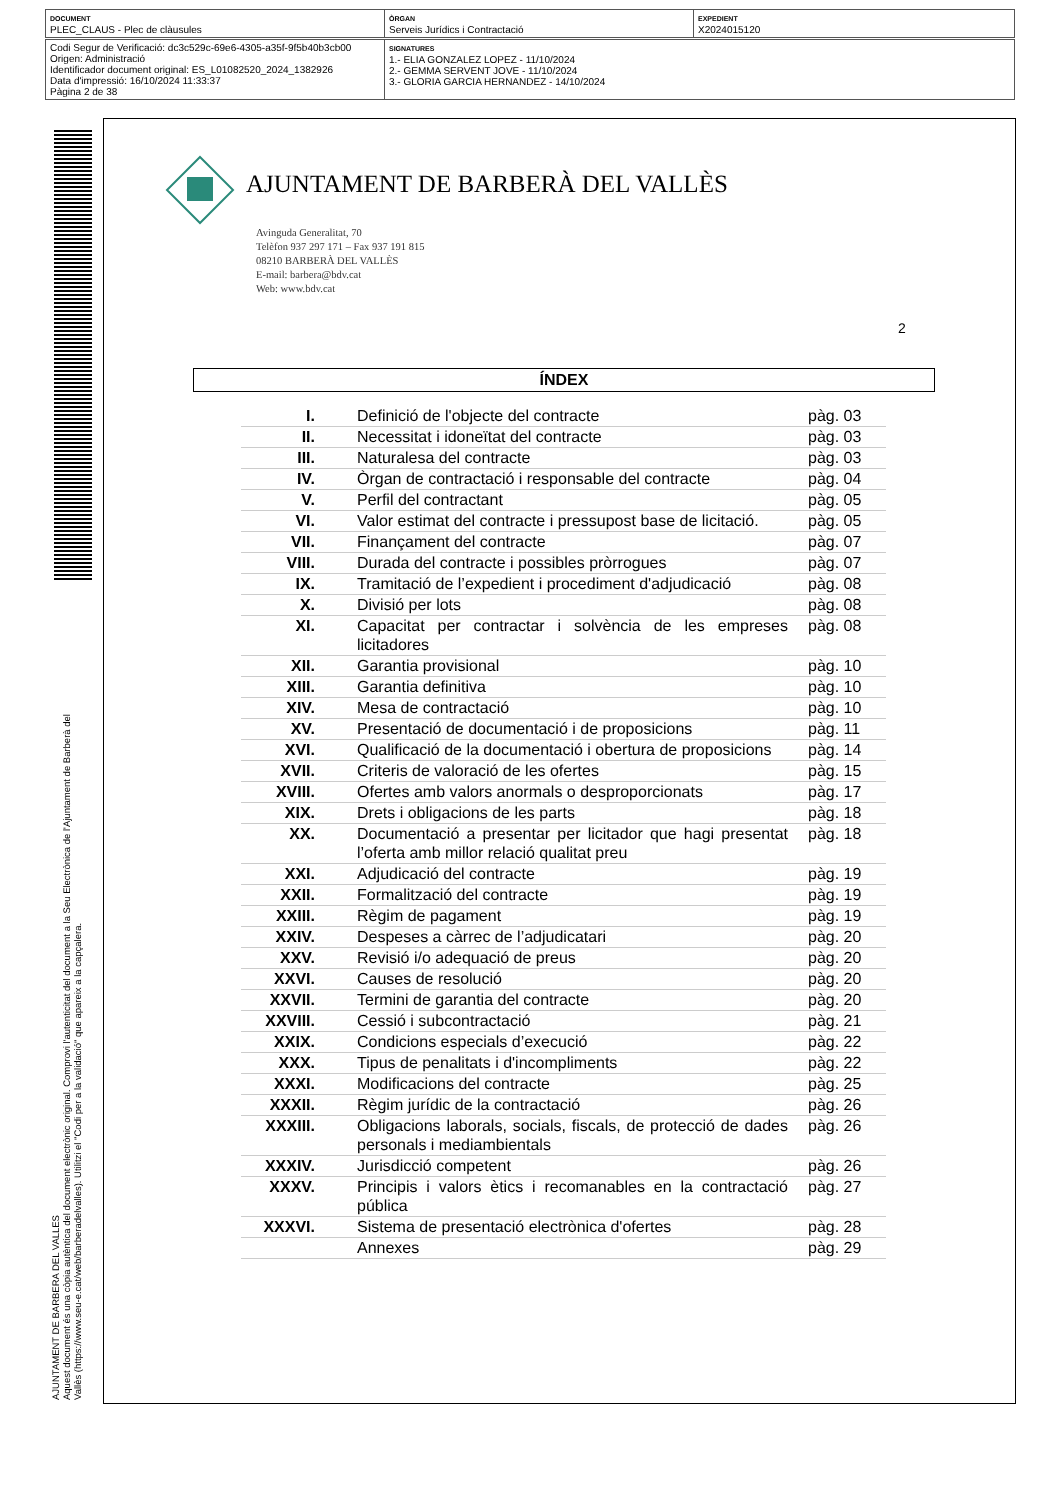| DOCUMENT PLEC_CLAUS - Plec de clàusules | ÒRGAN Serveis Jurídics i Contractació | EXPEDIENT X2024015120 |
| Codi Segur de Verificació: dc3c529c-69e6-4305-a35f-9f5b40b3cb00 Origen: Administració Identificador document original: ES_L01082520_2024_1382926 Data d'impressió: 16/10/2024 11:33:37 Pàgina 2 de 38 | SIGNATURES 1.- ELIA GONZALEZ LOPEZ - 11/10/2024 2.- GEMMA SERVENT JOVE - 11/10/2024 3.- GLORIA GARCIA HERNANDEZ - 14/10/2024 |
AJUNTAMENT DE BARBERA DEL VALLES
Aquest document és una còpia autèntica del document electrònic original. Comprovi l'autenticitat del document a la Seu Electrònica de l'Ajuntament de Barberà del Vallès (https://www.seu-e.cat/web/barberadelvalles). Utilitzi el "Codi per a la validació" que apareix a la capçalera.
AJUNTAMENT DE BARBERÀ DEL VALLÈS
Avinguda Generalitat, 70
Telèfon 937 297 171 – Fax 937 191 815
08210 BARBERÀ DEL VALLÈS
E-mail: barbera@bdv.cat
Web: www.bdv.cat
2
ÍNDEX
| I. | Definició de l'objecte del contracte | pàg. 03 |
| II. | Necessitat i idoneïtat del contracte | pàg. 03 |
| III. | Naturalesa del contracte | pàg. 03 |
| IV. | Òrgan de contractació i responsable del contracte | pàg. 04 |
| V. | Perfil del contractant | pàg. 05 |
| VI. | Valor estimat del contracte i pressupost base de licitació. | pàg. 05 |
| VII. | Finançament del contracte | pàg. 07 |
| VIII. | Durada del contracte i possibles pròrrogues | pàg. 07 |
| IX. | Tramitació de l’expedient i procediment d'adjudicació | pàg. 08 |
| X. | Divisió per lots | pàg. 08 |
| XI. | Capacitat per contractar i solvència de les empreses licitadores | pàg. 08 |
| XII. | Garantia provisional | pàg. 10 |
| XIII. | Garantia definitiva | pàg. 10 |
| XIV. | Mesa de contractació | pàg. 10 |
| XV. | Presentació de documentació i de proposicions | pàg. 11 |
| XVI. | Qualificació de la documentació i obertura de proposicions | pàg. 14 |
| XVII. | Criteris de valoració de les ofertes | pàg. 15 |
| XVIII. | Ofertes amb valors anormals o desproporcionats | pàg. 17 |
| XIX. | Drets i obligacions de les parts | pàg. 18 |
| XX. | Documentació a presentar per licitador que hagi presentat l’oferta amb millor relació qualitat preu | pàg. 18 |
| XXI. | Adjudicació del contracte | pàg. 19 |
| XXII. | Formalització del contracte | pàg. 19 |
| XXIII. | Règim de pagament | pàg. 19 |
| XXIV. | Despeses a càrrec de l’adjudicatari | pàg. 20 |
| XXV. | Revisió i/o adequació de preus | pàg. 20 |
| XXVI. | Causes de resolució | pàg. 20 |
| XXVII. | Termini de garantia del contracte | pàg. 20 |
| XXVIII. | Cessió i subcontractació | pàg. 21 |
| XXIX. | Condicions especials d’execució | pàg. 22 |
| XXX. | Tipus de penalitats i d'incompliments | pàg. 22 |
| XXXI. | Modificacions del contracte | pàg. 25 |
| XXXII. | Règim jurídic de la contractació | pàg. 26 |
| XXXIII. | Obligacions laborals, socials, fiscals, de protecció de dades personals i mediambientals | pàg. 26 |
| XXXIV. | Jurisdicció competent | pàg. 26 |
| XXXV. | Principis i valors ètics i recomanables en la contractació pública | pàg. 27 |
| XXXVI. | Sistema de presentació electrònica d'ofertes | pàg. 28 |
| | Annexes | pàg. 29 |